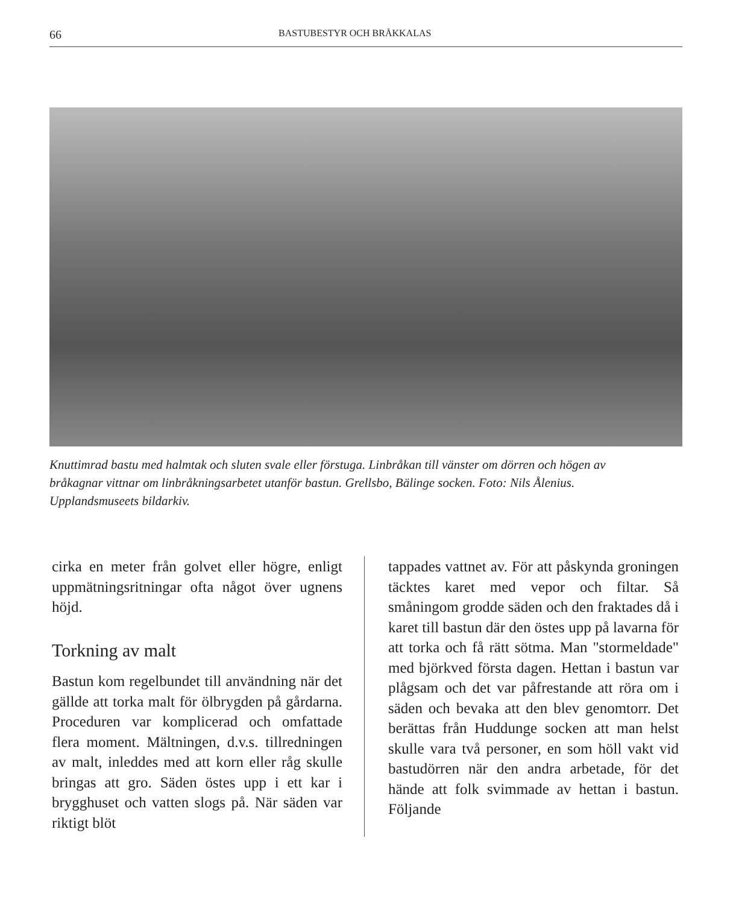66 BASTUBESTYR OCH BRÅKKALAS
Knuttimrad bastu med halmtak och sluten svale eller förstuga. Linbråkan till vänster om dörren och högen av bråkagnar vittnar om linbråkningsarbetet utanför bastun. Grellsbo, Bälinge socken. Foto: Nils Ålenius. Upplandsmuseets bildarkiv.
cirka en meter från golvet eller högre, enligt uppmätningsritningar ofta något över ugnens höjd.
Torkning av malt
Bastun kom regelbundet till användning när det gällde att torka malt för ölbrygden på gårdarna. Proceduren var komplicerad och omfattade flera moment. Mältningen, d.v.s. tillredningen av malt, inleddes med att korn eller råg skulle bringas att gro. Säden östes upp i ett kar i brygghuset och vatten slogs på. När säden var riktigt blöt
tappades vattnet av. För att påskynda groningen täcktes karet med vepor och filtar. Så småningom grodde säden och den fraktades då i karet till bastun där den östes upp på lavarna för att torka och få rätt sötma. Man "stormeldade" med björkved första dagen. Hettan i bastun var plågsam och det var påfrestande att röra om i säden och bevaka att den blev genomtorr. Det berättas från Huddunge socken att man helst skulle vara två personer, en som höll vakt vid bastudörren när den andra arbetade, för det hände att folk svimmade av hettan i bastun. Följande